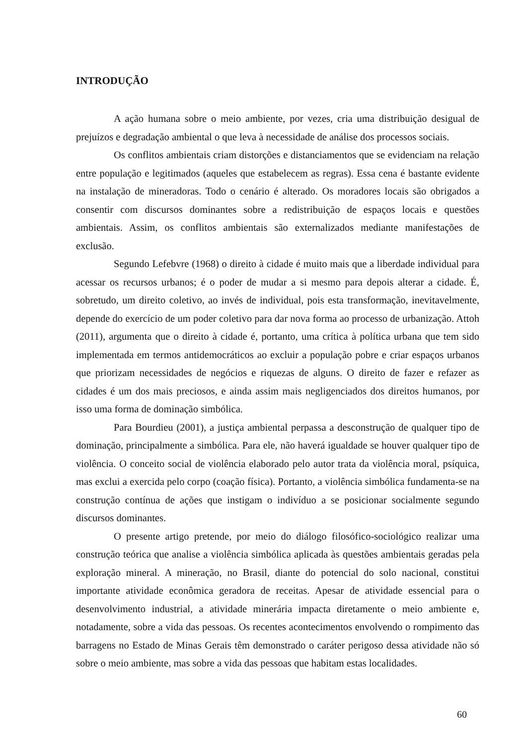INTRODUÇÃO
A ação humana sobre o meio ambiente, por vezes, cria uma distribuição desigual de prejuízos e degradação ambiental o que leva à necessidade de análise dos processos sociais.
Os conflitos ambientais criam distorções e distanciamentos que se evidenciam na relação entre população e legitimados (aqueles que estabelecem as regras). Essa cena é bastante evidente na instalação de mineradoras. Todo o cenário é alterado. Os moradores locais são obrigados a consentir com discursos dominantes sobre a redistribuição de espaços locais e questões ambientais. Assim, os conflitos ambientais são externalizados mediante manifestações de exclusão.
Segundo Lefebvre (1968) o direito à cidade é muito mais que a liberdade individual para acessar os recursos urbanos; é o poder de mudar a si mesmo para depois alterar a cidade. É, sobretudo, um direito coletivo, ao invés de individual, pois esta transformação, inevitavelmente, depende do exercício de um poder coletivo para dar nova forma ao processo de urbanização. Attoh (2011), argumenta que o direito à cidade é, portanto, uma crítica à política urbana que tem sido implementada em termos antidemocráticos ao excluir a população pobre e criar espaços urbanos que priorizam necessidades de negócios e riquezas de alguns. O direito de fazer e refazer as cidades é um dos mais preciosos, e ainda assim mais negligenciados dos direitos humanos, por isso uma forma de dominação simbólica.
Para Bourdieu (2001), a justiça ambiental perpassa a desconstrução de qualquer tipo de dominação, principalmente a simbólica. Para ele, não haverá igualdade se houver qualquer tipo de violência. O conceito social de violência elaborado pelo autor trata da violência moral, psíquica, mas exclui a exercida pelo corpo (coação física). Portanto, a violência simbólica fundamenta-se na construção contínua de ações que instigam o indivíduo a se posicionar socialmente segundo discursos dominantes.
O presente artigo pretende, por meio do diálogo filosófico-sociológico realizar uma construção teórica que analise a violência simbólica aplicada às questões ambientais geradas pela exploração mineral. A mineração, no Brasil, diante do potencial do solo nacional, constitui importante atividade econômica geradora de receitas. Apesar de atividade essencial para o desenvolvimento industrial, a atividade minerária impacta diretamente o meio ambiente e, notadamente, sobre a vida das pessoas. Os recentes acontecimentos envolvendo o rompimento das barragens no Estado de Minas Gerais têm demonstrado o caráter perigoso dessa atividade não só sobre o meio ambiente, mas sobre a vida das pessoas que habitam estas localidades.
60